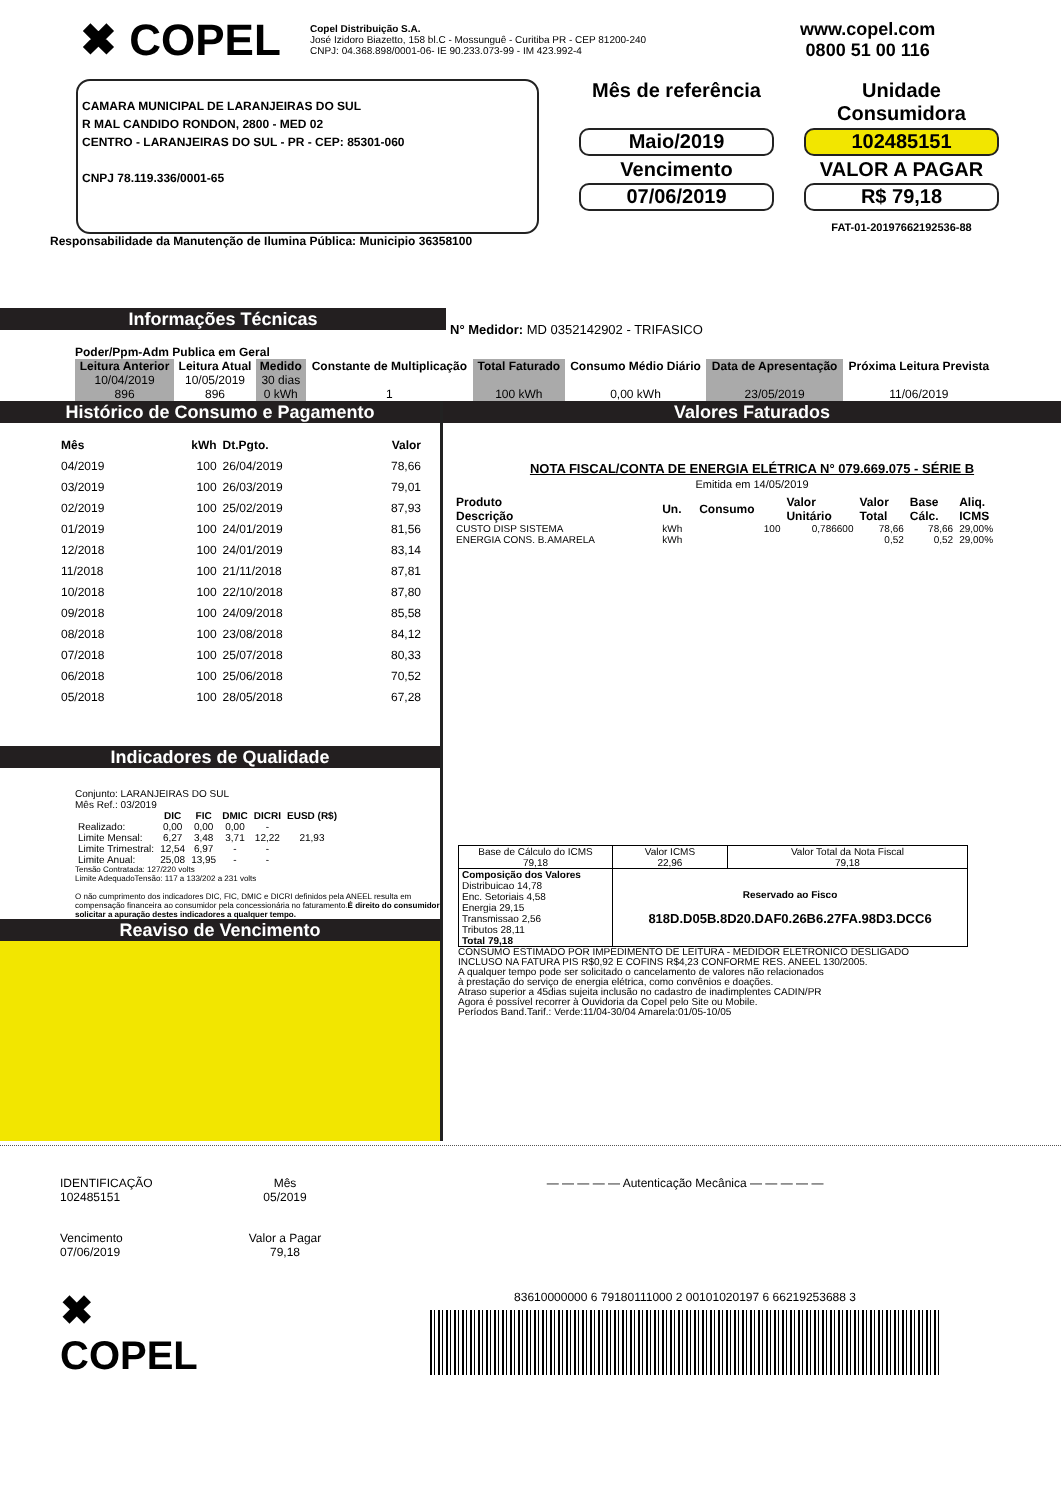✖ COPEL
Copel Distribuição S.A.
José Izidoro Biazetto, 158 bl.C - Mossunguê - Curitiba PR - CEP 81200-240
CNPJ: 04.368.898/0001-06- IE 90.233.073-99 - IM 423.992-4
www.copel.com
0800 51 00 116
CAMARA MUNICIPAL DE LARANJEIRAS DO SUL
R MAL CANDIDO RONDON, 2800 - MED 02
CENTRO - LARANJEIRAS DO SUL - PR - CEP: 85301-060
CNPJ 78.119.336/0001-65
Mês de referência
Unidade Consumidora
Maio/2019
102485151
Vencimento
VALOR A PAGAR
07/06/2019
R$ 79,18
FAT-01-20197662192536-88
Responsabilidade da Manutenção de Ilumina Pública: Municipio 36358100
Informações Técnicas
N° Medidor: MD 0352142902 - TRIFASICO
Poder/Ppm-Adm Publica em Geral
| Leitura Anterior | Leitura Atual | Medido | Constante de Multiplicação | Total Faturado | Consumo Médio Diário | Data de Apresentação | Próxima Leitura Prevista |
| --- | --- | --- | --- | --- | --- | --- | --- |
| 10/04/2019 896 | 10/05/2019 896 | 30 dias 0 kWh | 1 | 100 kWh | 0,00 kWh | 23/05/2019 | 11/06/2019 |
Histórico de Consumo e Pagamento
| Mês | kWh | Dt.Pgto. | Valor |
| 04/2019 | 100 | 26/04/2019 | 78,66 |
| 03/2019 | 100 | 26/03/2019 | 79,01 |
| 02/2019 | 100 | 25/02/2019 | 87,93 |
| 01/2019 | 100 | 24/01/2019 | 81,56 |
| 12/2018 | 100 | 24/01/2019 | 83,14 |
| 11/2018 | 100 | 21/11/2018 | 87,81 |
| 10/2018 | 100 | 22/10/2018 | 87,80 |
| 09/2018 | 100 | 24/09/2018 | 85,58 |
| 08/2018 | 100 | 23/08/2018 | 84,12 |
| 07/2018 | 100 | 25/07/2018 | 80,33 |
| 06/2018 | 100 | 25/06/2018 | 70,52 |
| 05/2018 | 100 | 28/05/2018 | 67,28 |
Indicadores de Qualidade
Conjunto: LARANJEIRAS DO SUL
Mês Ref.: 03/2019
| | DIC | FIC | DMIC | DICRI | EUSD (R$) |
| Realizado: | 0,00 | 0,00 | 0,00 | - | |
| Limite Mensal: | 6,27 | 3,48 | 3,71 | 12,22 | 21,93 |
| Limite Trimestral: | 12,54 | 6,97 | - | - | |
| Limite Anual: | 25,08 | 13,95 | - | - | |
Tensão Contratada: 127/220 volts
Limite AdequadoTensão: 117 a 133/202 a 231 volts
O não cumprimento dos indicadores DIC, FIC, DMIC e DICRI definidos pela ANEEL resulta em compensação financeira ao consumidor pela concessionária no faturamento.É direito do consumidor solicitar a apuração destes indicadores a qualquer tempo.
Reaviso de Vencimento
Valores Faturados
NOTA FISCAL/CONTA DE ENERGIA ELÉTRICA N° 079.669.075 - SÉRIE B
Emitida em 14/05/2019
| Produto Descrição | Un. | Consumo | Valor Unitário | Valor Total | Base Cálc. | Aliq. ICMS |
| CUSTO DISP SISTEMA | kWh | 100 | 0,786600 | 78,66 | 78,66 | 29,00% |
| ENERGIA CONS. B.AMARELA | kWh | | | 0,52 | 0,52 | 29,00% |
| Base de Cálculo do ICMS 79,18 | Valor ICMS 22,96 | Valor Total da Nota Fiscal 79,18 |
| Composição dos Valores Distribuicao 14,78 Enc. Setoriais 4,58 Energia 29,15 Transmissao 2,56 Tributos 28,11 Total 79,18 | Reservado ao Fisco 818D.D05B.8D20.DAF0.26B6.27FA.98D3.DCC6 | |
CONSUMO ESTIMADO POR IMPEDIMENTO DE LEITURA - MEDIDOR ELETRONICO DESLIGADO
INCLUSO NA FATURA PIS R$0,92 E COFINS R$4,23 CONFORME RES. ANEEL 130/2005.
A qualquer tempo pode ser solicitado o cancelamento de valores não relacionados
à prestação do serviço de energia elétrica, como convênios e doações.
Atraso superior a 45dias sujeita inclusão no cadastro de inadimplentes CADIN/PR
Agora é possível recorrer à Ouvidoria da Copel pelo Site ou Mobile.
Períodos Band.Tarif.: Verde:11/04-30/04 Amarela:01/05-10/05
IDENTIFICAÇÃO
102485151
Mês
05/2019
Vencimento
07/06/2019
Valor a Pagar
79,18
✖ COPEL
— — — — — Autenticação Mecânica — — — — —
83610000000 6 79180111000 2 00101020197 6 66219253688 3